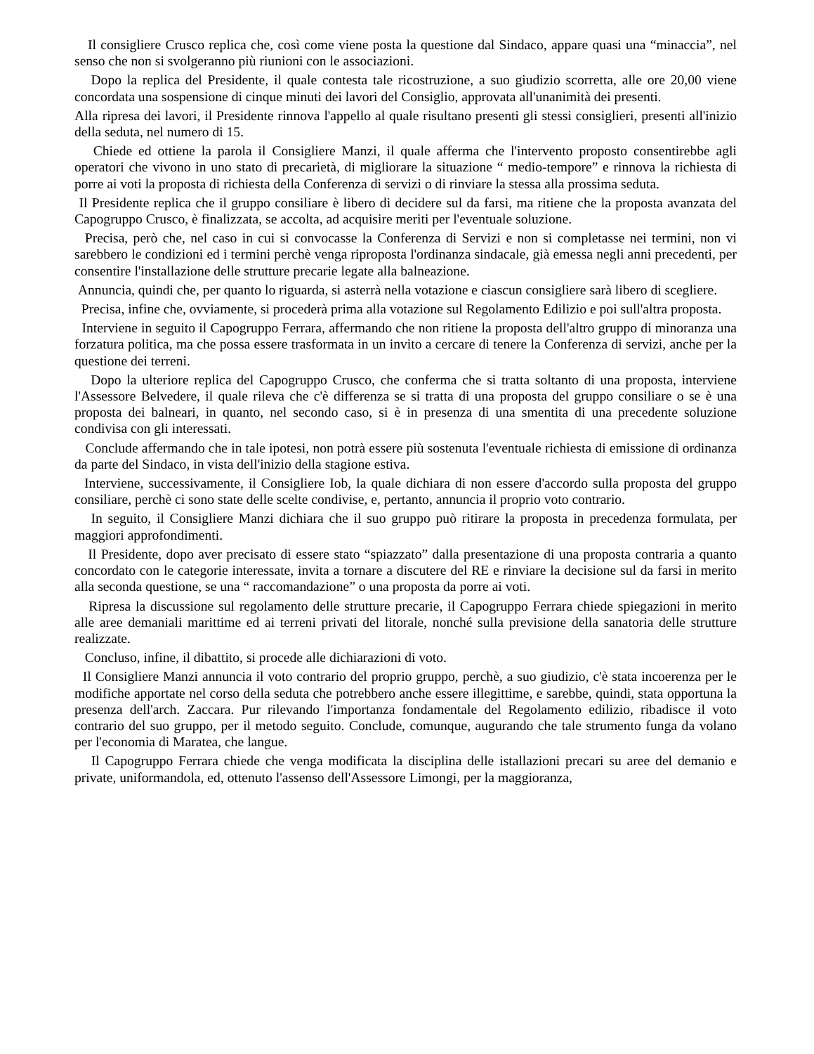Il consigliere Crusco replica che, così come viene posta la questione dal Sindaco, appare quasi una “minaccia”, nel senso che non si svolgeranno più riunioni con le associazioni.
Dopo la replica del Presidente, il quale contesta tale ricostruzione, a suo giudizio scorretta, alle ore 20,00 viene concordata una sospensione di cinque minuti dei lavori del Consiglio, approvata all'unanimità dei presenti.
Alla ripresa dei lavori, il Presidente rinnova l'appello al quale risultano presenti gli stessi consiglieri, presenti all'inizio della seduta, nel numero di 15.
Chiede ed ottiene la parola il Consigliere Manzi, il quale afferma che l'intervento proposto consentirebbe agli operatori che vivono in uno stato di precarietà, di migliorare la situazione “ medio-tempore” e rinnova la richiesta di porre ai voti la proposta di richiesta della Conferenza di servizi o di rinviare la stessa alla prossima seduta.
Il Presidente replica che il gruppo consiliare è libero di decidere sul da farsi, ma ritiene che la proposta avanzata del Capogruppo Crusco, è finalizzata, se accolta, ad acquisire meriti per l'eventuale soluzione.
Precisa, però che, nel caso in cui si convocasse la Conferenza di Servizi e non si completasse nei termini, non vi sarebbero le condizioni ed i termini perchè venga riproposta l'ordinanza sindacale, già emessa negli anni precedenti, per consentire l'installazione delle strutture precarie legate alla balneazione.
Annuncia, quindi che, per quanto lo riguarda, si asterrà nella votazione e ciascun consigliere sarà libero di scegliere.
Precisa, infine che, ovviamente, si procederà prima alla votazione sul Regolamento Edilizio e poi sull'altra proposta.
Interviene in seguito il Capogruppo Ferrara, affermando che non ritiene la proposta dell'altro gruppo di minoranza una forzatura politica, ma che possa essere trasformata in un invito a cercare di tenere la Conferenza di servizi, anche per la questione dei terreni.
Dopo la ulteriore replica del Capogruppo Crusco, che conferma che si tratta soltanto di una proposta, interviene l'Assessore Belvedere, il quale rileva che c'è differenza se si tratta di una proposta del gruppo consiliare o se è una proposta dei balneari, in quanto, nel secondo caso, si è in presenza di una smentita di una precedente soluzione condivisa con gli interessati.
Conclude affermando che in tale ipotesi, non potrà essere più sostenuta l'eventuale richiesta di emissione di ordinanza da parte del Sindaco, in vista dell'inizio della stagione estiva.
Interviene, successivamente, il Consigliere Iob, la quale dichiara di non essere d'accordo sulla proposta del gruppo consiliare, perchè ci sono state delle scelte condivise, e, pertanto, annuncia il proprio voto contrario.
In seguito, il Consigliere Manzi dichiara che il suo gruppo può ritirare la proposta in precedenza formulata, per maggiori approfondimenti.
Il Presidente, dopo aver precisato di essere stato “spiazzato” dalla presentazione di una proposta contraria a quanto concordato con le categorie interessate, invita a tornare a discutere del RE e rinviare la decisione sul da farsi in merito alla seconda questione, se una “ raccomandazione” o una proposta da porre ai voti.
Ripresa la discussione sul regolamento delle strutture precarie, il Capogruppo Ferrara chiede spiegazioni in merito alle aree demaniali marittime ed ai terreni privati del litorale, nonché sulla previsione della sanatoria delle strutture realizzate.
Concluso, infine, il dibattito, si procede alle dichiarazioni di voto.
Il Consigliere Manzi annuncia il voto contrario del proprio gruppo, perchè, a suo giudizio, c'è stata incoerenza per le modifiche apportate nel corso della seduta che potrebbero anche essere illegittime, e sarebbe, quindi, stata opportuna la presenza dell'arch. Zaccara. Pur rilevando l'importanza fondamentale del Regolamento edilizio, ribadisce il voto contrario del suo gruppo, per il metodo seguito. Conclude, comunque, augurando che tale strumento funga da volano per l'economia di Maratea, che langue.
Il Capogruppo Ferrara chiede che venga modificata la disciplina delle istallazioni precari su aree del demanio e private, uniformandola, ed, ottenuto l'assenso dell'Assessore Limongi, per la maggioranza,